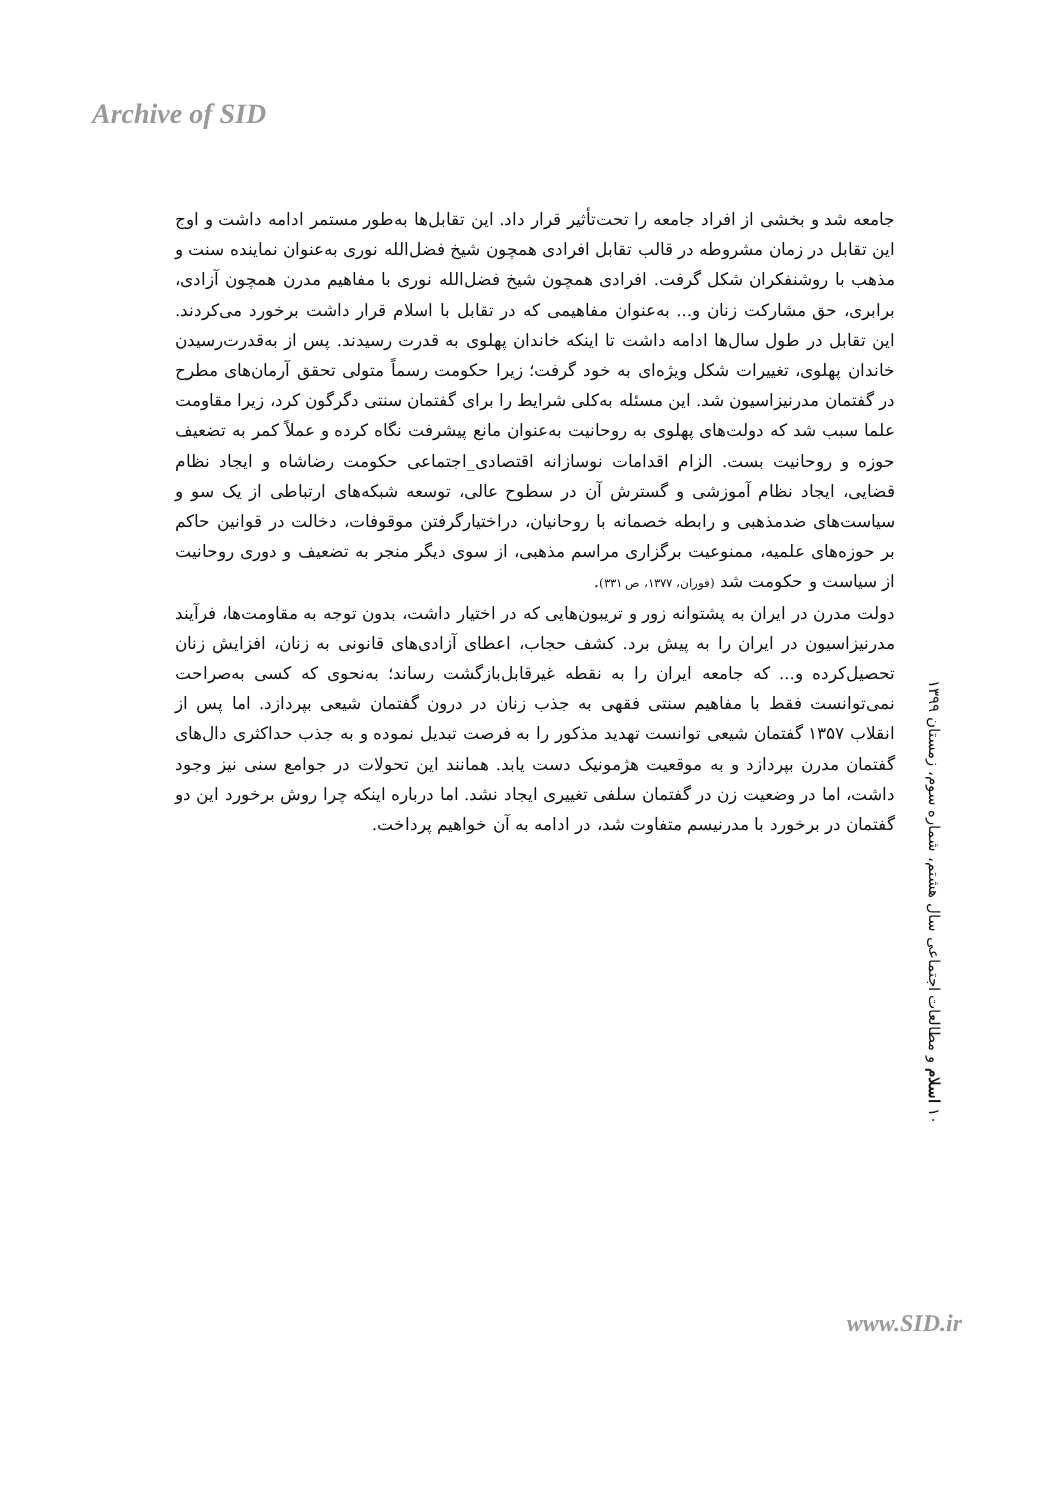Archive of SID
جامعه شد و بخشی از افراد جامعه را تحت‌تأثیر قرار داد. این تقابل‌ها به‌طور مستمر ادامه داشت و اوج این تقابل در زمان مشروطه در قالب تقابل افرادی همچون شیخ فضل‌الله نوری به‌عنوان نماینده سنت و مذهب با روشنفکران شکل گرفت. افرادی همچون شیخ فضل‌الله نوری با مفاهیم مدرن همچون آزادی، برابری، حق مشارکت زنان و... به‌عنوان مفاهیمی که در تقابل با اسلام قرار داشت برخورد می‌کردند. این تقابل در طول سال‌ها ادامه داشت تا اینکه خاندان پهلوی به قدرت رسیدند. پس از به‌قدرت‌رسیدن خاندان پهلوی، تغییرات شکل ویژه‌ای به خود گرفت؛ زیرا حکومت رسماً متولی تحقق آرمان‌های مطرح در گفتمان مدرنیزاسیون شد. این مسئله به‌کلی شرایط را برای گفتمان سنتی دگرگون کرد، زیرا مقاومت علما سبب شد که دولت‌های پهلوی به روحانیت به‌عنوان مانع پیشرفت نگاه کرده و عملاً کمر به تضعیف حوزه و روحانیت بست. الزام اقدامات نوسازانه اقتصادی_اجتماعی حکومت رضاشاه و ایجاد نظام قضایی، ایجاد نظام آموزشی و گسترش آن در سطوح عالی، توسعه شبکه‌های ارتباطی از یک سو و سیاست‌های ضدمذهبی و رابطه خصمانه با روحانیان، دراختیارگرفتن موقوفات، دخالت در قوانین حاکم بر حوزه‌های علمیه، ممنوعیت برگزاری مراسم مذهبی، از سوی دیگر منجر به تضعیف و دوری روحانیت از سیاست و حکومت شد (فوران، ۱۳۷۷، ص ۳۳۱).
دولت مدرن در ایران به پشتوانه زور و تریبون‌هایی که در اختیار داشت، بدون توجه به مقاومت‌ها، فرآیند مدرنیزاسیون در ایران را به پیش برد. کشف حجاب، اعطای آزادی‌های قانونی به زنان، افزایش زنان تحصیل‌کرده و... که جامعه ایران را به نقطه غیرقابل‌بازگشت رساند؛ به‌نحوی که کسی به‌صراحت نمی‌توانست فقط با مفاهیم سنتی فقهی به جذب زنان در درون گفتمان شیعی بپردازد. اما پس از انقلاب ۱۳۵۷ گفتمان شیعی توانست تهدید مذکور را به فرصت تبدیل نموده و به جذب حداکثری دال‌های گفتمان مدرن بپردازد و به موقعیت هژمونیک دست یابد. همانند این تحولات در جوامع سنی نیز وجود داشت، اما در وضعیت زن در گفتمان سلفی تغییری ایجاد نشد. اما درباره اینکه چرا روش برخورد این دو گفتمان در برخورد با مدرنیسم متفاوت شد، در ادامه به آن خواهیم پرداخت.
۱۰ اسلام و مطالعات اجتماعی سال هشتم، شماره سوم، زمستان ۱۳۹۹
www.SID.ir